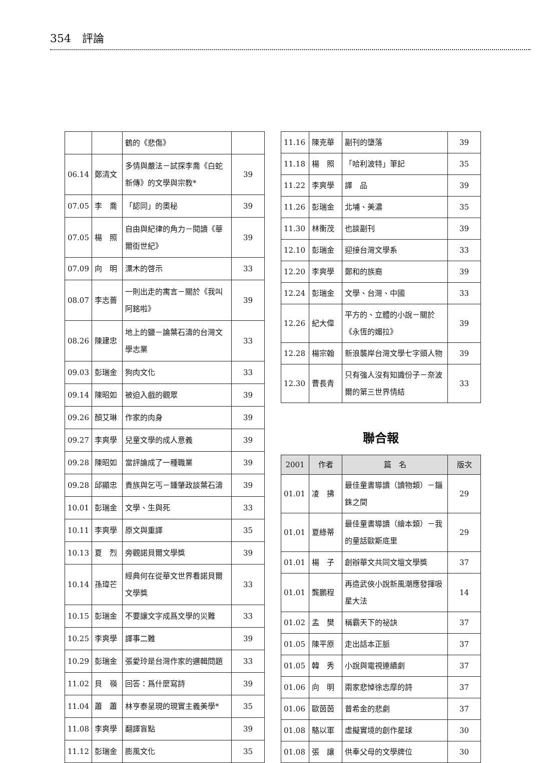354　評論
| | | 鶴的《悲傷》 | |
| 06.14 | 鄭清文 | 多情與嚴法－試探李喬《白蛇新傳》的文學與宗教* | 39 |
| 07.05 | 李 喬 | 「認同」的奧秘 | 39 |
| 07.05 | 楊 照 | 自由與紀律的角力－閱讀《華爾街世紀》 | 39 |
| 07.09 | 向 明 | 漂木的啓示 | 33 |
| 08.07 | 李志薔 | 一則出走的寓言－關於《我叫阿銘啦》 | 39 |
| 08.26 | 陳建忠 | 地上的鹽－論葉石濤的台灣文學志業 | 33 |
| 09.03 | 彭瑞金 | 狗肉文化 | 33 |
| 09.14 | 陳昭如 | 被迫入戲的觀眾 | 39 |
| 09.26 | 顏艾琳 | 作家的肉身 | 39 |
| 09.27 | 李爽學 | 兒童文學的成人意義 | 39 |
| 09.28 | 陳昭如 | 當評論成了一種職業 | 39 |
| 09.28 | 邱顯忠 | 貴族與乞丐－鍾肇政談葉石濤 | 39 |
| 10.01 | 彭瑞金 | 文學、生與死 | 33 |
| 10.11 | 李爽學 | 原文與重譯 | 35 |
| 10.13 | 夏 烈 | 旁觀諾貝爾文學獎 | 39 |
| 10.14 | 孫瑋芒 | 經典何在從華文世界看諾貝爾文學獎 | 33 |
| 10.15 | 彭瑞金 | 不要讓文字成爲文學的災難 | 33 |
| 10.25 | 李爽學 | 譯事二難 | 39 |
| 10.29 | 彭瑞金 | 張愛玲是台灣作家的邏輯問題 | 33 |
| 11.02 | 貝 嶺 | 回答：爲什麼寫詩 | 39 |
| 11.04 | 蕭 蕭 | 林亨泰呈現的現實主義美學* | 35 |
| 11.08 | 李爽學 | 翻譯盲點 | 39 |
| 11.12 | 彭瑞金 | 膨風文化 | 35 |
| 11.16 | 陳克華 | 副刊的墮落 | 39 |
| 11.18 | 楊 照 | 「哈利波特」筆記 | 35 |
| 11.22 | 李爽學 | 譯 品 | 39 |
| 11.26 | 彭瑞金 | 北埔、美濃 | 35 |
| 11.30 | 林衡茂 | 也談副刊 | 39 |
| 12.10 | 彭瑞金 | 迎接台灣文學系 | 33 |
| 12.20 | 李爽學 | 鄭和的族裔 | 39 |
| 12.24 | 彭瑞金 | 文學、台灣、中國 | 33 |
| 12.26 | 紀大偉 | 平方的、立體的小說－關於《永恆的媚拉》 | 39 |
| 12.28 | 楊宗翰 | 新浪襲岸台灣文學七字頭人物 | 39 |
| 12.30 | 曹長青 | 只有強人沒有知識份子－奈波爾的第三世界情結 | 33 |
聯合報
| 2001 | 作者 | 篇 名 | 版次 |
| --- | --- | --- | --- |
| 01.01 | 凌 拂 | 最佳童書導讀（讀物類）－錙銖之間 | 29 |
| 01.01 | 夏綠蒂 | 最佳童書導讀（繪本類）－我的童話歐斯底里 | 29 |
| 01.01 | 楊 子 | 創辦華文共同文壇文學獎 | 37 |
| 01.01 | 龔鵬程 | 再造武俠小說新風潮應發揮吸星大法 | 14 |
| 01.02 | 孟 樊 | 稱霸天下的祕訣 | 37 |
| 01.05 | 陳平原 | 走出話本正脈 | 37 |
| 01.05 | 韓 秀 | 小說與電視連續劇 | 37 |
| 01.06 | 向 明 | 兩家悲悼徐志摩的詩 | 37 |
| 01.06 | 歐茵茵 | 普希金的悲劇 | 37 |
| 01.08 | 駱以軍 | 虛擬實境的創作星球 | 30 |
| 01.08 | 張 讓 | 供奉父母的文學牌位 | 30 |